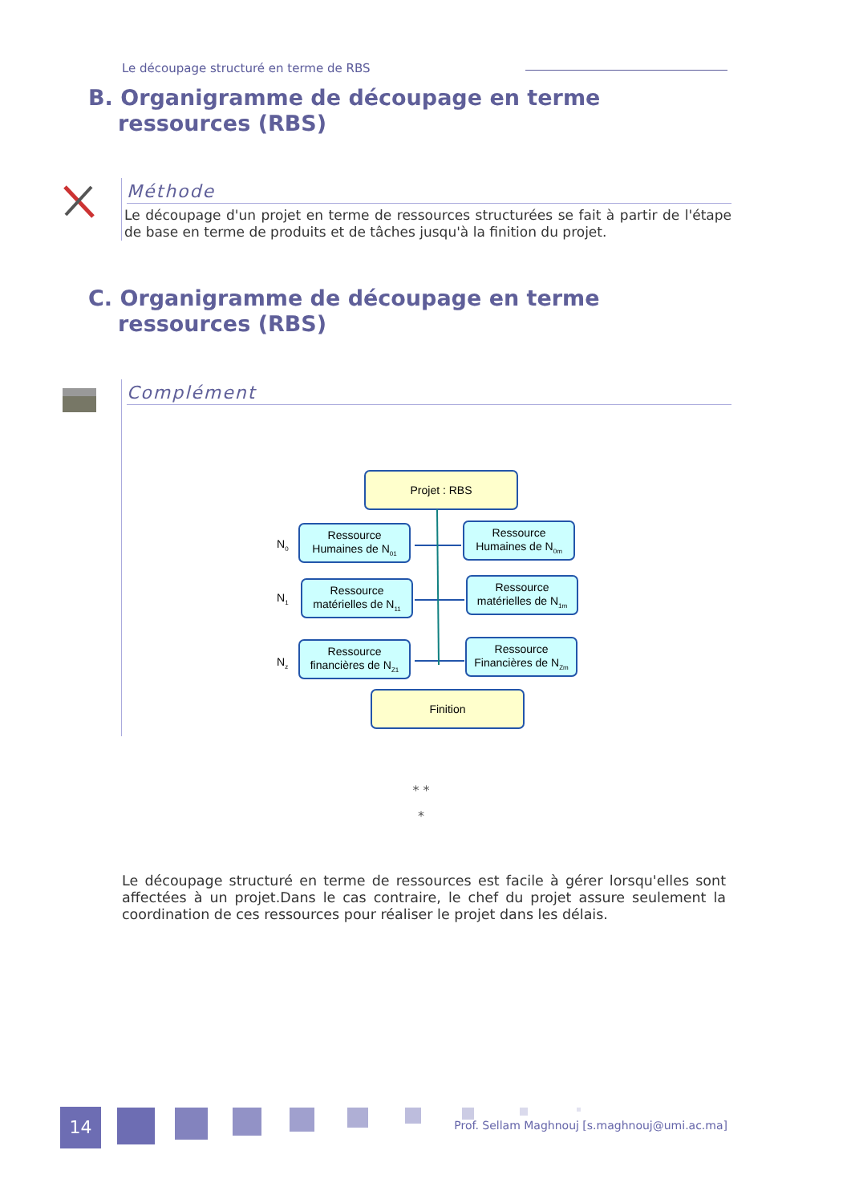Le découpage structuré en terme de RBS
B. Organigramme de découpage en terme
ressources (RBS)
Méthode
Le découpage d'un projet en terme de ressources structurées se fait à partir de l'étape de base en terme de produits et de tâches jusqu'à la finition du projet.
C. Organigramme de découpage en terme
ressources (RBS)
Complément
Projet : RBS
Ressource
Humaines de N01
Ressource
Humaines de N0m
Ressource
matérielles de N11
Ressource
matérielles de N1m
Ressource
financières de NZ1
Ressource
Financières de NZm
Finition
N0
N1
Nz
* *
*
Le découpage structuré en terme de ressources est facile à gérer lorsqu'elles sont affectées à un projet.Dans le cas contraire, le chef du projet assure seulement la coordination de ces ressources pour réaliser le projet dans les délais.
14
Prof. Sellam Maghnouj [s.maghnouj@umi.ac.ma]